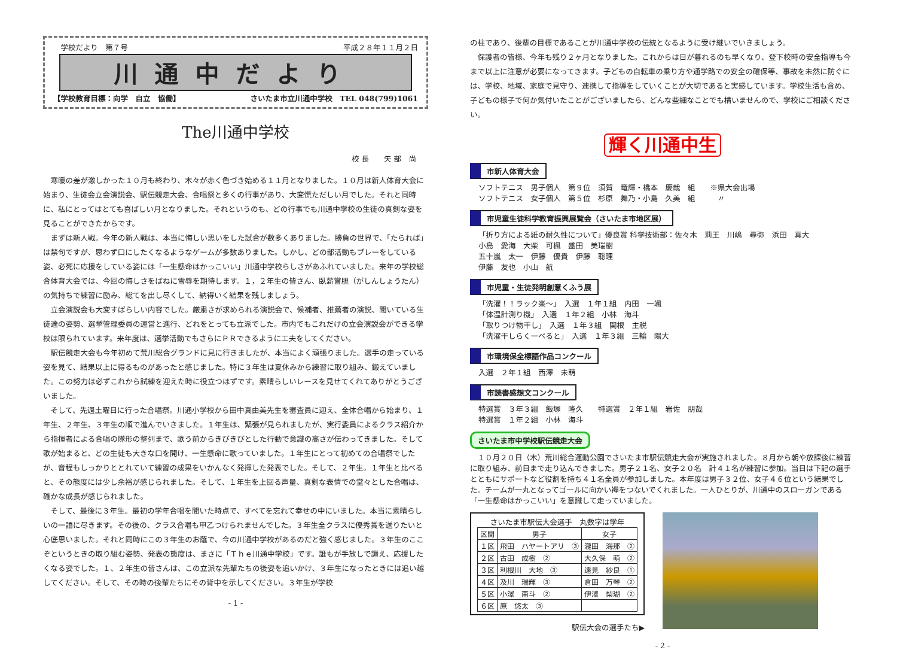学校だより　第７号 平成２８年１１月２日
川通中だより
【学校教育目標：向学　自立　協働】 さいたま市立川通中学校　TEL 048(799)1061
The川通中学校
校 長　　矢 部　尚
寒暖の差が激しかった１０月も終わり、木々が赤く色づき始める１１月となりました。１０月は新人体育大会に始まり、生徒会立会演説会、駅伝競走大会、合唱祭と多くの行事があり、大変慌ただしい月でした。それと同時に、私にとってはとても喜ばしい月となりました。それというのも、どの行事でも川通中学校の生徒の真剣な姿を見ることができたからです。
まずは新人戦。今年の新人戦は、本当に悔しい思いをした試合が数多くありました。勝負の世界で、「たられば」は禁句ですが、思わず口にしたくなるようなゲームが多数ありました。しかし、どの部活動もプレーをしている姿、必死に応援をしている姿には「一生懸命はかっこいい」川通中学校らしさがあふれていました。来年の学校総合体育大会では、今回の悔しさをばねに雪辱を期待します。１，２年生の皆さん、臥薪嘗胆（がしんしょうたん）の気持ちで練習に励み、総てを出し尽くして、納得いく結果を残しましょう。
立会演説会も大変すばらしい内容でした。厳粛さが求められる演説会で、候補者、推薦者の演説、聞いている生徒達の姿勢、選挙管理委員の運営と進行、どれをとっても立派でした。市内でもこれだけの立会演説会ができる学校は限られています。来年度は、選挙活動でもさらにＰＲできるように工夫をしてください。
駅伝競走大会も今年初めて荒川総合グランドに見に行きましたが、本当によく頑張りました。選手の走っている姿を見て、結果以上に得るものがあったと感じました。特に３年生は夏休みから練習に取り組み、鍛えていました。この努力は必ずこれから試練を迎えた時に役立つはずです。素晴らしいレースを見せてくれてありがとうございました。
そして、先週土曜日に行った合唱祭。川通小学校から田中真由美先生を審査員に迎え、全体合唱から始まり、１年生、２年生、３年生の順で進んでいきました。１年生は、緊張が見られましたが、実行委員によるクラス紹介から指揮者による合唱の隊形の整列まで、歌う前からきびきびとした行動で意識の高さが伝わってきました。そして歌が始まると、どの生徒も大きな口を開け、一生懸命に歌っていました。１年生にとって初めての合唱祭でしたが、音程もしっかりととれていて練習の成果をいかんなく発揮した発表でした。そして、２年生。１年生と比べると、その態度には少し余裕が感じられました。そして、１年生を上回る声量、真剣な表情での堂々とした合唱は、確かな成長が感じられました。
そして、最後に３年生。最初の学年合唱を聞いた時点で、すべてを忘れて幸せの中にいました。本当に素晴らしいの一語に尽きます。その後の、クラス合唱も甲乙つけられませんでした。３年生全クラスに優秀賞を送りたいと心底思いました。それと同時にこの３年生のお蔭で、今の川通中学校があるのだと強く感じました。３年生のここぞというときの取り組む姿勢、発表の態度は、まさに「Ｔｈｅ川通中学校」です。誰もが手放しで讃え、応援したくなる姿でした。１、２年生の皆さんは、この立派な先輩たちの後姿を追いかけ、３年生になったときには追い越してください。そして、その時の後輩たちにその背中を示してください。３年生が学校
- 1 -
の柱であり、後輩の目標であることが川通中学校の伝統となるように受け継いでいきましょう。
保護者の皆様、今年も残り２ヶ月となりました。これからは日が暮れるのも早くなり、登下校時の安全指導も今まで以上に注意が必要になってきます。子どもの自転車の乗り方や通学路での安全の確保等、事故を未然に防ぐには、学校、地域、家庭で見守り、連携して指導をしていくことが大切であると実感しています。学校生活も含め、子どもの様子で何か気付いたことがございましたら、どんな些細なことでも構いませんので、学校にご相談ください。
輝く川通中生
市新人体育大会
ソフトテニス　男子個人　第９位　須賀　竜輝・橋本　慶哉　組　　※県大会出場
ソフトテニス　女子個人　第５位　杉原　舞乃・小島　久美　組　　　〃
市児童生徒科学教育振興展覧会（さいたま市地区展）
「折り方による紙の耐久性について」優良賞 科学技術部：佐々木　莉王　川嶋　尋弥　浜田　真大
小島　愛海　大柴　可楓　盛田　美瑞樹
五十嵐　太一　伊藤　優貴　伊藤　聡理
伊藤　友也　小山　航
市児童・生徒発明創意くふう展
「洗濯！！ラック楽～」　入選　１年１組　内田　一颯
「体温計測り機」　入選　１年２組　小林　海斗
「取りつけ物干し」　入選　１年３組　関根　主税
「洗濯干しらくーべると」　入選　１年３組　三輪　陽大
市環境保全標語作品コンクール
入選　２年１組　西澤　未萌
市読書感想文コンクール
特選賞　３年３組　飯塚　隆久　　特選賞　２年１組　岩佐　朋哉
特選賞　１年２組　小林　海斗
さいたま市中学校駅伝競走大会
１０月２０日（木）荒川総合運動公園でさいたま市駅伝競走大会が実施されました。８月から朝や放課後に練習に取り組み、前日まで走り込んできました。男子２１名、女子２０名　計４１名が練習に参加。当日は下記の選手とともにサポートなど役割を持ち４１名全員が参加しました。本年度は男子３２位、女子４６位という結果でした。チームが一丸となってゴールに向かい襷をつないでくれました。一人ひとりが、川通中のスローガンである「一生懸命はかっこいい」を意識して走っていました。
さいたま市駅伝大会選手　丸数字は学年
| 区間 | 男子 | 女子 |
| --- | --- | --- |
| １区 | 飛田 ハヤートアリ ③ | 瀧田 海那 ② |
| ２区 | 古田 成樹 ② | 大久保 萌 ② |
| ３区 | 利根川 大地 ③ | 遠見 紗良 ① |
| ４区 | 及川 瑞輝 ③ | 倉田 万琴 ② |
| ５区 | 小澤 南斗 ② | 伊澤 梨瑚 ② |
| ６区 | 原 悠太 ③ | |
駅伝大会の選手たち▶
- 2 -